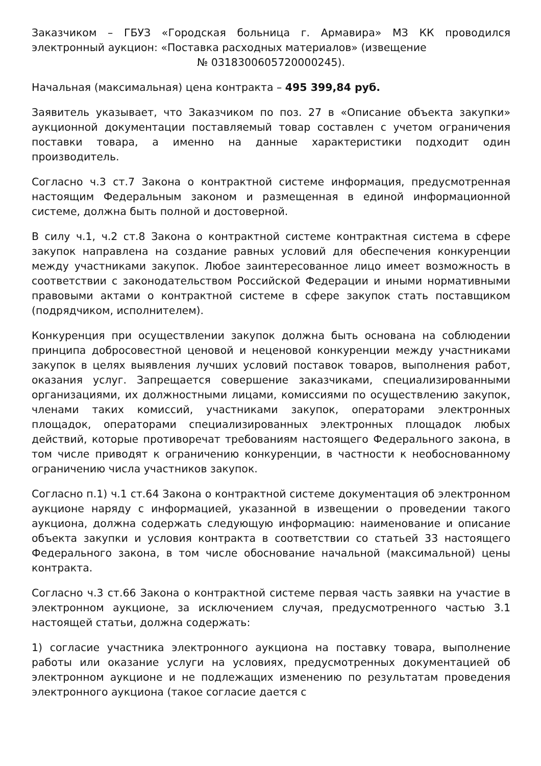Заказчиком – ГБУЗ «Городская больница г. Армавира» МЗ КК проводился электронный аукцион: «Поставка расходных материалов» (извещение
№ 0318300605720000245).
Начальная (максимальная) цена контракта – 495 399,84 руб.
Заявитель указывает, что Заказчиком по поз. 27 в «Описание объекта закупки» аукционной документации поставляемый товар составлен с учетом ограничения поставки товара, а именно на данные характеристики подходит один производитель.
Согласно ч.3 ст.7 Закона о контрактной системе информация, предусмотренная настоящим Федеральным законом и размещенная в единой информационной системе, должна быть полной и достоверной.
В силу ч.1, ч.2 ст.8 Закона о контрактной системе контрактная система в сфере закупок направлена на создание равных условий для обеспечения конкуренции между участниками закупок. Любое заинтересованное лицо имеет возможность в соответствии с законодательством Российской Федерации и иными нормативными правовыми актами о контрактной системе в сфере закупок стать поставщиком (подрядчиком, исполнителем).
Конкуренция при осуществлении закупок должна быть основана на соблюдении принципа добросовестной ценовой и неценовой конкуренции между участниками закупок в целях выявления лучших условий поставок товаров, выполнения работ, оказания услуг. Запрещается совершение заказчиками, специализированными организациями, их должностными лицами, комиссиями по осуществлению закупок, членами таких комиссий, участниками закупок, операторами электронных площадок, операторами специализированных электронных площадок любых действий, которые противоречат требованиям настоящего Федерального закона, в том числе приводят к ограничению конкуренции, в частности к необоснованному ограничению числа участников закупок.
Согласно п.1) ч.1 ст.64 Закона о контрактной системе документация об электронном аукционе наряду с информацией, указанной в извещении о проведении такого аукциона, должна содержать следующую информацию: наименование и описание объекта закупки и условия контракта в соответствии со статьей 33 настоящего Федерального закона, в том числе обоснование начальной (максимальной) цены контракта.
Согласно ч.3 ст.66 Закона о контрактной системе первая часть заявки на участие в электронном аукционе, за исключением случая, предусмотренного частью 3.1 настоящей статьи, должна содержать:
1) согласие участника электронного аукциона на поставку товара, выполнение работы или оказание услуги на условиях, предусмотренных документацией об электронном аукционе и не подлежащих изменению по результатам проведения электронного аукциона (такое согласие дается с